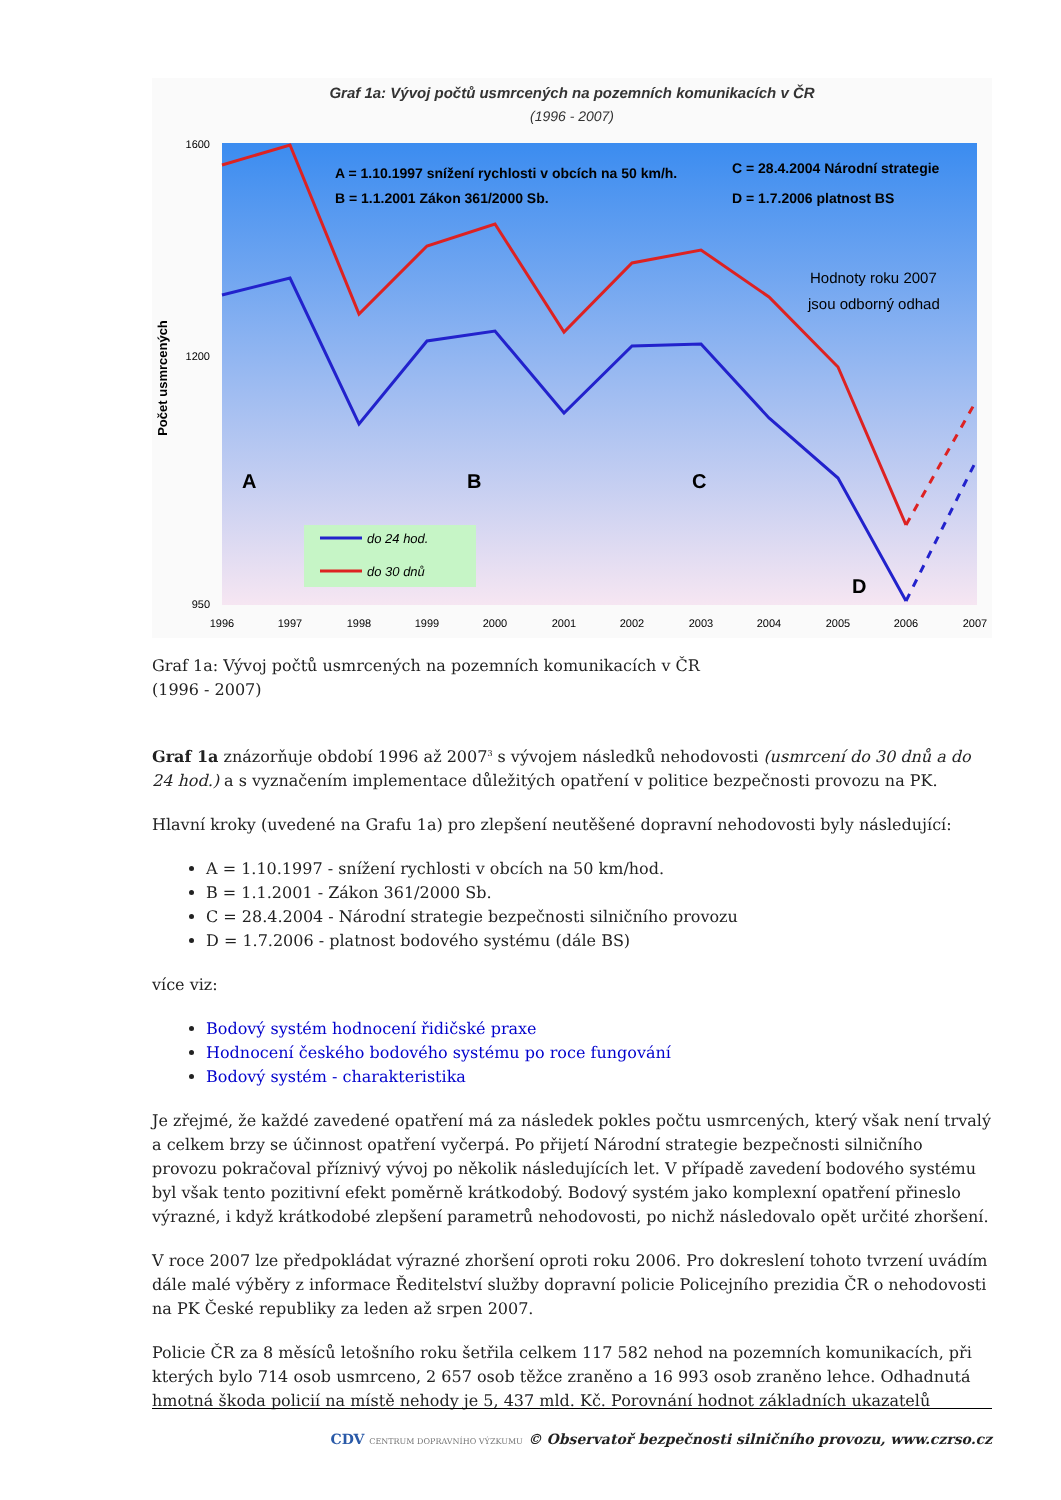Graf 1a: Vývoj počtů usmrcených na pozemních komunikacích v ČR
(1996 - 2007)
1600
1200
950
Počet usmrcených
A = 1.10.1997 snížení rychlosti v obcích na 50 km/h.
B = 1.1.2001 Zákon 361/2000 Sb.
C = 28.4.2004 Národní strategie
D = 1.7.2006 platnost BS
Hodnoty roku 2007
jsou odborný odhad
A
B
C
D
do 24 hod.
do 30 dnů
1996
1997
1998
1999
2000
2001
2002
2003
2004
2005
2006
2007
Graf 1a: Vývoj počtů usmrcených na pozemních komunikacích v ČR
(1996 - 2007)
Graf 1a znázorňuje období 1996 až 2007<sup>3</sup> s vývojem následků nehodovosti (usmrcení do 30 dnů a do 24 hod.) a s vyznačením implementace důležitých opatření v politice bezpečnosti provozu na PK.
Hlavní kroky (uvedené na Grafu 1a) pro zlepšení neutěšené dopravní nehodovosti byly následující:
A = 1.10.1997 - snížení rychlosti v obcích na 50 km/hod.
B = 1.1.2001 - Zákon 361/2000 Sb.
C = 28.4.2004 - Národní strategie bezpečnosti silničního provozu
D = 1.7.2006 - platnost bodového systému (dále BS)
více viz:
Bodový systém hodnocení řidičské praxe
Hodnocení českého bodového systému po roce fungování
Bodový systém - charakteristika
Je zřejmé, že každé zavedené opatření má za následek pokles počtu usmrcených, který však není trvalý a celkem brzy se účinnost opatření vyčerpá. Po přijetí Národní strategie bezpečnosti silničního provozu pokračoval příznivý vývoj po několik následujících let. V případě zavedení bodového systému byl však tento pozitivní efekt poměrně krátkodobý. Bodový systém jako komplexní opatření přineslo výrazné, i když krátkodobé zlepšení parametrů nehodovosti, po nichž následovalo opět určité zhoršení.
V roce 2007 lze předpokládat výrazné zhoršení oproti roku 2006. Pro dokreslení tohoto tvrzení uvádím dále malé výběry z informace Ředitelství služby dopravní policie Policejního prezidia ČR o nehodovosti na PK České republiky za leden až srpen 2007.
Policie ČR za 8 měsíců letošního roku šetřila celkem 117 582 nehod na pozemních komunikacích, při kterých bylo 714 osob usmrceno, 2 657 osob těžce zraněno a 16 993 osob zraněno lehce. Odhadnutá hmotná škoda policií na místě nehody je 5, 437 mld. Kč. Porovnání hodnot základních ukazatelů
CDV CENTRUM DOPRAVNÍHO VÝZKUMU © Observatoř bezpečnosti silničního provozu, www.czrso.cz